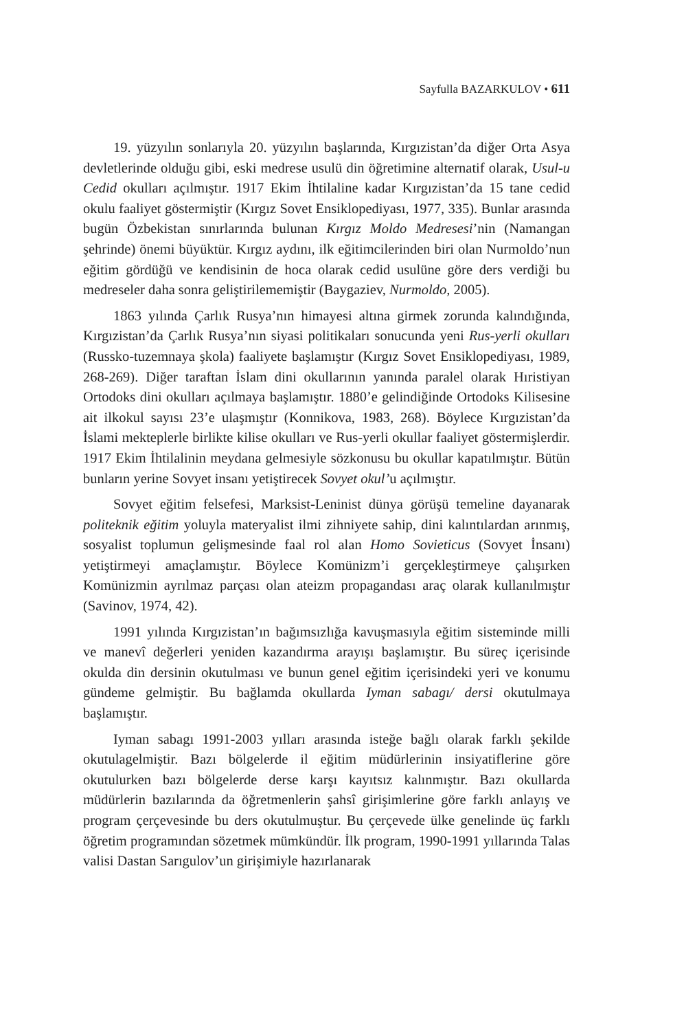Sayfulla BAZARKULOV • 611
19. yüzyılın sonlarıyla 20. yüzyılın başlarında, Kırgızistan’da diğer Orta Asya devletlerinde olduğu gibi, eski medrese usulü din öğretimine alternatif olarak, Usul-u Cedid okulları açılmıştır. 1917 Ekim İhtilaline kadar Kırgızistan’da 15 tane cedid okulu faaliyet göstermiştir (Kırgız Sovet Ensiklopediyası, 1977, 335). Bunlar arasında bugün Özbekistan sınırlarında bulunan Kırgız Moldo Medresesi’nin (Namangan şehrinde) önemi büyüktür. Kırgız aydını, ilk eğitimcilerinden biri olan Nurmoldo’nun eğitim gördüğü ve kendisinin de hoca olarak cedid usulüne göre ders verdiği bu medreseler daha sonra geliştirilememiştir (Baygaziev, Nurmoldo, 2005).
1863 yılında Çarlık Rusya’nın himayesi altına girmek zorunda kalındığında, Kırgızistan’da Çarlık Rusya’nın siyasi politikaları sonucunda yeni Rus-yerli okulları (Russko-tuzemnaya şkola) faaliyete başlamıştır (Kırgız Sovet Ensiklopediyası, 1989, 268-269). Diğer taraftan İslam dini okullarının yanında paralel olarak Hıristiyan Ortodoks dini okulları açılmaya başlamıştır. 1880’e gelindiğinde Ortodoks Kilisesine ait ilkokul sayısı 23’e ulaşmıştır (Konnikova, 1983, 268). Böylece Kırgızistan’da İslami mekteplerle birlikte kilise okulları ve Rus-yerli okullar faaliyet göstermişlerdir. 1917 Ekim İhtilalinin meydana gelmesiyle sözkonusu bu okullar kapatılmıştır. Bütün bunların yerine Sovyet insanı yetiştirecek Sovyet okul’u açılmıştır.
Sovyet eğitim felsefesi, Marksist-Leninist dünya görüşü temeline dayanarak politeknik eğitim yoluyla materyalist ilmi zihniyete sahip, dini kalıntılardan arınmış, sosyalist toplumun gelişmesinde faal rol alan Homo Sovieticus (Sovyet İnsanı) yetiştirmeyi amaçlamıştır. Böylece Komünizm’i gerçekleştirmeye çalışırken Komünizmin ayrılmaz parçası olan ateizm propagandası araç olarak kullanılmıştır (Savinov, 1974, 42).
1991 yılında Kırgızistan’ın bağımsızlığa kavuşmasıyla eğitim sisteminde milli ve manevî değerleri yeniden kazandırma arayışı başlamıştır. Bu süreç içerisinde okulda din dersinin okutulması ve bunun genel eğitim içerisindeki yeri ve konumu gündeme gelmiştir. Bu bağlamda okullarda Iyman sabagı/ dersi okutulmaya başlamıştır.
Iyman sabagı 1991-2003 yılları arasında isteğe bağlı olarak farklı şekilde okutulagelmiştir. Bazı bölgelerde il eğitim müdürlerinin insiyatiflerine göre okutulurken bazı bölgelerde derse karşı kayıtsız kalınmıştır. Bazı okullarda müdürlerin bazılarında da öğretmenlerin şahsî girişimlerine göre farklı anlayış ve program çerçevesinde bu ders okutulmuştur. Bu çerçevede ülke genelinde üç farklı öğretim programından sözetmek mümkündür. İlk program, 1990-1991 yıllarında Talas valisi Dastan Sarıgulov’un girişimiyle hazırlanarak